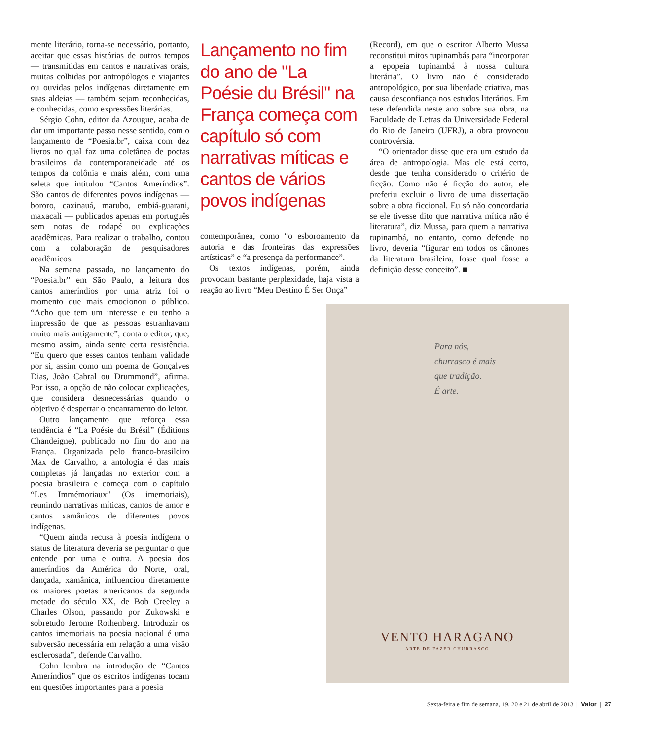mente literário, torna-se necessário, portanto, aceitar que essas histórias de outros tempos — transmitidas em cantos e narrativas orais, muitas colhidas por antropólogos e viajantes ou ouvidas pelos indígenas diretamente em suas aldeias — também sejam reconhecidas, e conhecidas, como expressões literárias.
Sérgio Cohn, editor da Azougue, acaba de dar um importante passo nesse sentido, com o lançamento de “Poesia.br”, caixa com dez livros no qual faz uma coletânea de poetas brasileiros da contemporaneidade até os tempos da colônia e mais além, com uma seleta que intitulou “Cantos Ameríndios”. São cantos de diferentes povos indígenas — bororo, caxinauá, marubo, embiá-guarani, maxacali — publicados apenas em português sem notas de rodapé ou explicações acadêmicas. Para realizar o trabalho, contou com a colaboração de pesquisadores acadêmicos.
Na semana passada, no lançamento do “Poesia.br” em São Paulo, a leitura dos cantos ameríndios por uma atriz foi o momento que mais emocionou o público. “Acho que tem um interesse e eu tenho a impressão de que as pessoas estranhavam muito mais antigamente”, conta o editor, que, mesmo assim, ainda sente certa resistência. “Eu quero que esses cantos tenham validade por si, assim como um poema de Gonçalves Dias, João Cabral ou Drummond”, afirma. Por isso, a opção de não colocar explicações, que considera desnecessárias quando o objetivo é despertar o encantamento do leitor.
Outro lançamento que reforça essa tendência é “La Poésie du Brésil” (Éditions Chandeigne), publicado no fim do ano na França. Organizada pelo franco-brasileiro Max de Carvalho, a antologia é das mais completas já lançadas no exterior com a poesia brasileira e começa com o capítulo “Les Immémoriaux” (Os imemoriais), reunindo narrativas míticas, cantos de amor e cantos xamânicos de diferentes povos indígenas.
“Quem ainda recusa à poesia indígena o status de literatura deveria se perguntar o que entende por uma e outra. A poesia dos ameríndios da América do Norte, oral, dançada, xamânica, influenciou diretamente os maiores poetas americanos da segunda metade do século XX, de Bob Creeley a Charles Olson, passando por Zukowski e sobretudo Jerome Rothenberg. Introduzir os cantos imemoriais na poesia nacional é uma subversão necessária em relação a uma visão esclerosada”, defende Carvalho.
Cohn lembra na introdução de “Cantos Ameríndios” que os escritos indígenas tocam em questões importantes para a poesia
Lançamento no fim do ano de "La Poésie du Brésil" na França começa com capítulo só com narrativas míticas e cantos de vários povos indígenas
contemporânea, como “o esboroamento da autoria e das fronteiras das expressões artísticas” e “a presença da performance”.
Os textos indígenas, porém, ainda provocam bastante perplexidade, haja vista a reação ao livro “Meu Destino É Ser Onça”
(Record), em que o escritor Alberto Mussa reconstitui mitos tupinambás para “incorporar a epopeia tupinambá à nossa cultura literária”. O livro não é considerado antropológico, por sua liberdade criativa, mas causa desconfiança nos estudos literários. Em tese defendida neste ano sobre sua obra, na Faculdade de Letras da Universidade Federal do Rio de Janeiro (UFRJ), a obra provocou controvérsia.
“O orientador disse que era um estudo da área de antropologia. Mas ele está certo, desde que tenha considerado o critério de ficção. Como não é ficção do autor, ele preferiu excluir o livro de uma dissertação sobre a obra ficcional. Eu só não concordaria se ele tivesse dito que narrativa mítica não é literatura”, diz Mussa, para quem a narrativa tupinambá, no entanto, como defende no livro, deveria “figurar em todos os cânones da literatura brasileira, fosse qual fosse a definição desse conceito”. ■
Para nós,
churrasco é mais
que tradição.
É arte.
VENTO HARAGANO
ARTE DE FAZER CHURRASCO
Sexta-feira e fim de semana, 19, 20 e 21 de abril de 2013 | Valor | 27